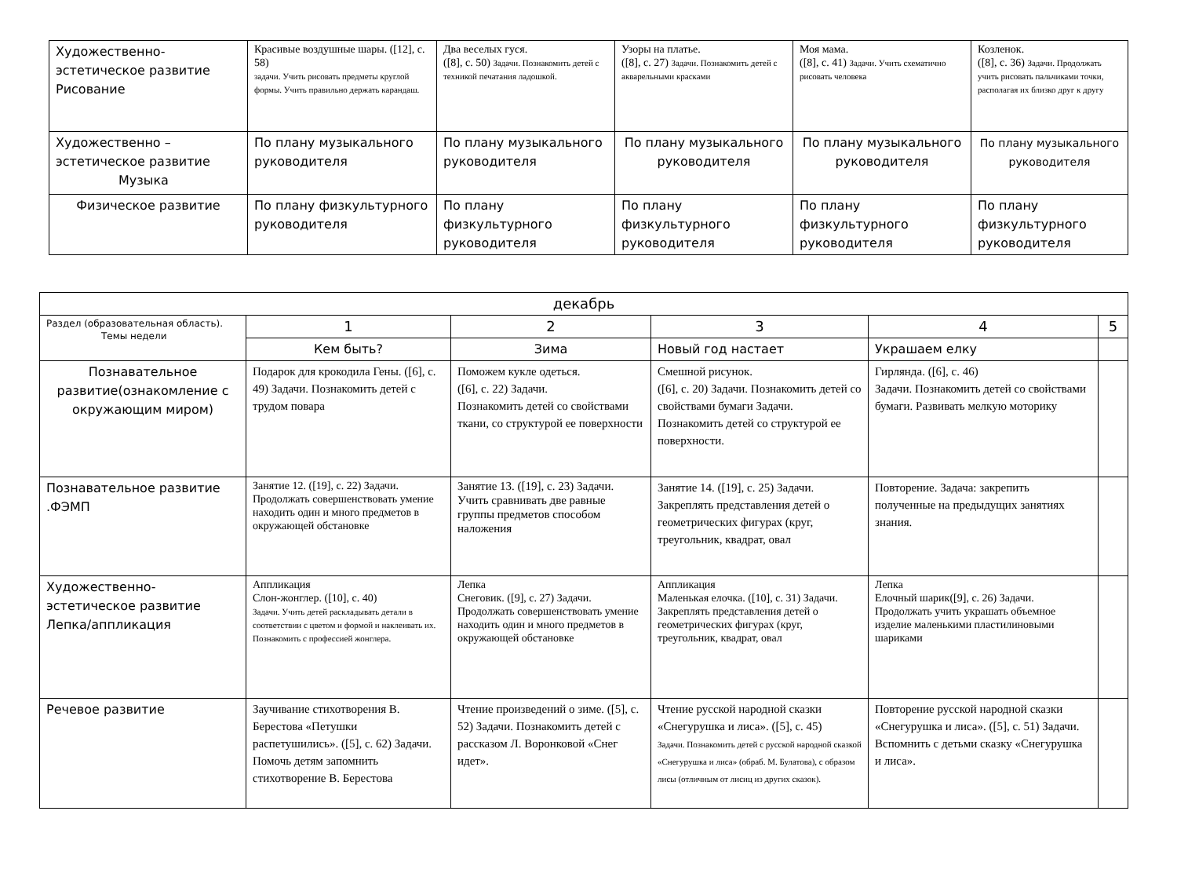| Художественно-эстетическое развитие Рисование | Красивые воздушные шары. ([12], с. 58) задачи. Учить рисовать предметы круглой формы. Учить правильно держать карандаш. | Два веселых гуся. ([8], с. 50) Задачи. Познакомить детей с техникой печатания ладошкой. | Узоры на платье. ([8], с. 27) Задачи. Познакомить детей с акварельными красками | Моя мама. ([8], с. 41) Задачи. Учить схематично рисовать человека | Козленок. ([8], с. 36) Задачи. Продолжать учить рисовать пальчиками точки, располагая их близко друг к другу |
| Художественно – эстетическое развитие Музыка | По плану музыкального руководителя | По плану музыкального руководителя | По плану музыкального руководителя | По плану музыкального руководителя | По плану музыкального руководителя |
| Физическое развитие | По плану физкультурного руководителя | По плану физкультурного руководителя | По плану физкультурного руководителя | По плану физкультурного руководителя | По плану физкультурного руководителя |
| декабрь | | | | | |
| Раздел (образовательная область). Темы недели | 1 | 2 | 3 | 4 | 5 |
| | Кем быть? | Зима | Новый год настает | Украшаем елку | |
| Познавательное развитие(ознакомление с окружающим миром) | Подарок для крокодила Гены. ([6], с. 49) Задачи. Познакомить детей с трудом повара | Поможем кукле одеться. ([6], с. 22) Задачи. Познакомить детей со свойствами ткани, со структурой ее поверхности | Смешной рисунок. ([6], с. 20) Задачи. Познакомить детей со свойствами бумаги Задачи. Познакомить детей со структурой ее поверхности. | Гирлянда. ([6], с. 46) Задачи. Познакомить детей со свойствами бумаги. Развивать мелкую моторику | |
| Познавательное развитие .ФЭМП | Занятие 12. ([19], с. 22) Задачи. Продолжать совершенствовать умение находить один и много предметов в окружающей обстановке | Занятие 13. ([19], с. 23) Задачи. Учить сравнивать две равные группы предметов способом наложения | Занятие 14. ([19], с. 25) Задачи. Закреплять представления детей о геометрических фигурах (круг, треугольник, квадрат, овал | Повторение. Задача: закрепить полученные на предыдущих занятиях знания. | |
| Художественно-эстетическое развитие Лепка/аппликация | Аппликация Слон-жонглер. ([10], с. 40) Задачи. Учить детей раскладывать детали в соответствии с цветом и формой и наклеивать их. Познакомить с профессией жонглера. | Лепка Снеговик. ([9], с. 27) Задачи. Продолжать совершенствовать умение находить один и много предметов в окружающей обстановке | Аппликация Маленькая елочка. ([10], с. 31) Задачи. Закреплять представления детей о геометрических фигурах (круг, треугольник, квадрат, овал | Лепка Елочный шарик([9], с. 26) Задачи. Продолжать учить украшать объемное изделие маленькими пластилиновыми шариками | |
| Речевое развитие | Заучивание стихотворения В. Берестова «Петушки распетушились». ([5], с. 62) Задачи. Помочь детям запомнить стихотворение В. Берестова | Чтение произведений о зиме. ([5], с. 52) Задачи. Познакомить детей с рассказом Л. Воронковой «Снег идет». | Чтение русской народной сказки «Снегурушка и лиса». ([5], с. 45) Задачи. Познакомить детей с русской народной сказкой «Снегурушка и лиса» (обраб. М. Булатова), с образом лисы (отличным от лисиц из других сказок). | Повторение русской народной сказки «Снегурушка и лиса». ([5], с. 51) Задачи. Вспомнить с детьми сказку «Снегурушка и лиса». | |